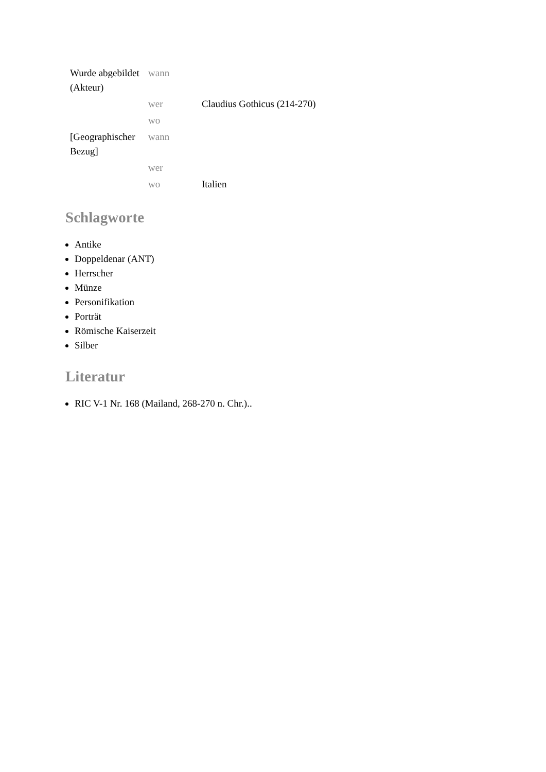| Wurde abgebildet (Akteur) | wann | |
| | wer | Claudius Gothicus (214-270) |
| | wo | |
| [Geographischer Bezug] | wann | |
| | wer | |
| | wo | Italien |
Schlagworte
Antike
Doppeldenar (ANT)
Herrscher
Münze
Personifikation
Porträt
Römische Kaiserzeit
Silber
Literatur
RIC V-1 Nr. 168 (Mailand, 268-270 n. Chr.)..